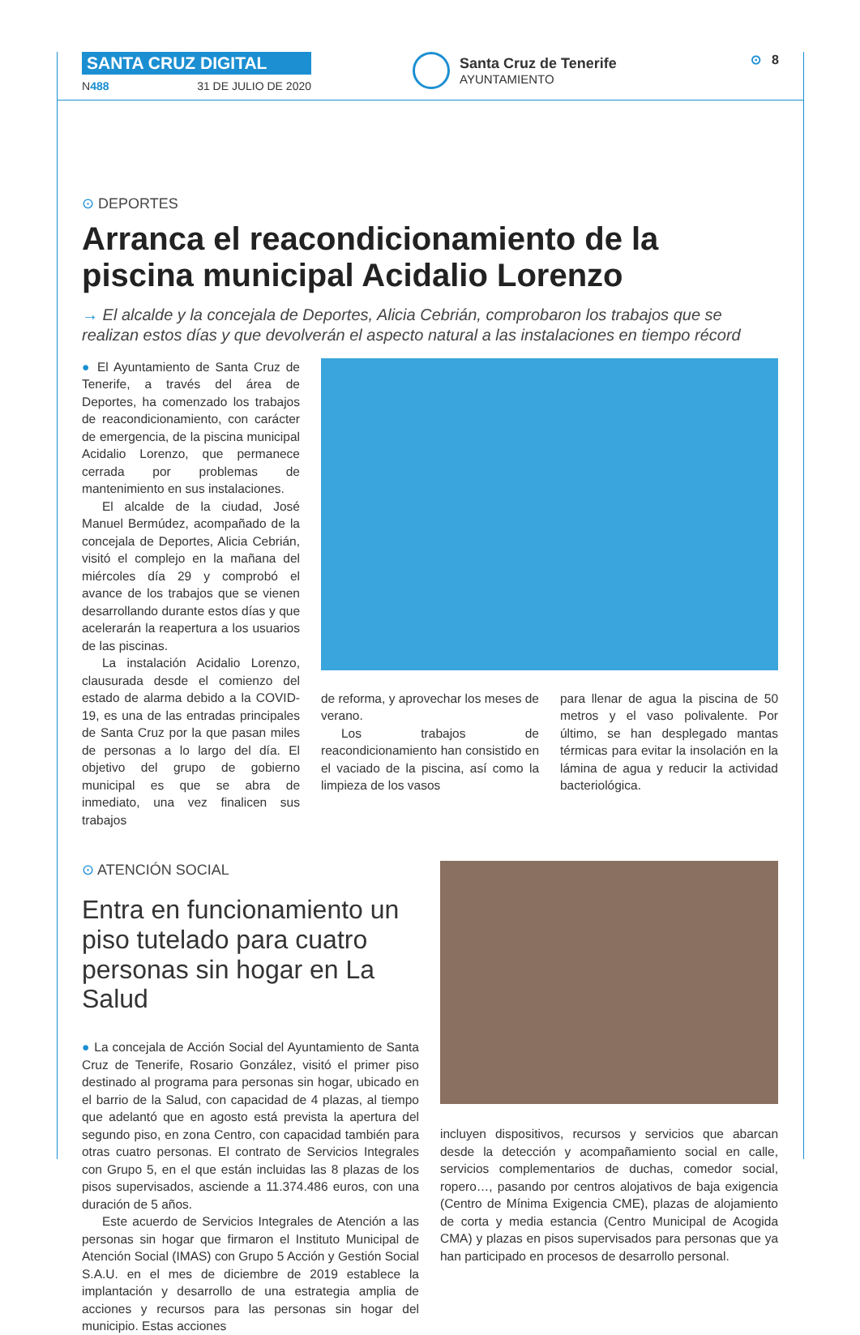SANTA CRUZ DIGITAL
N488 31 DE JULIO DE 2020
Santa Cruz de Tenerife
AYUNTAMIENTO
⊙ 8
⊙ DEPORTES
Arranca el reacondicionamiento de la piscina municipal Acidalio Lorenzo
→ El alcalde y la concejala de Deportes, Alicia Cebrián, comprobaron los trabajos que se realizan estos días y que devolverán el aspecto natural a las instalaciones en tiempo récord
● El Ayuntamiento de Santa Cruz de Tenerife, a través del área de Deportes, ha comenzado los trabajos de reacondicionamiento, con carácter de emergencia, de la piscina municipal Acidalio Lorenzo, que permanece cerrada por problemas de mantenimiento en sus instalaciones.
El alcalde de la ciudad, José Manuel Bermúdez, acompañado de la concejala de Deportes, Alicia Cebrián, visitó el complejo en la mañana del miércoles día 29 y comprobó el avance de los trabajos que se vienen desarrollando durante estos días y que acelerarán la reapertura a los usuarios de las piscinas.
La instalación Acidalio Lorenzo, clausurada desde el comienzo del estado de alarma debido a la COVID-19, es una de las entradas principales de Santa Cruz por la que pasan miles de personas a lo largo del día. El objetivo del grupo de gobierno municipal es que se abra de inmediato, una vez finalicen sus trabajos
de reforma, y aprovechar los meses de verano.
Los trabajos de reacondicionamiento han consistido en el vaciado de la piscina, así como la limpieza de los vasos
para llenar de agua la piscina de 50 metros y el vaso polivalente. Por último, se han desplegado mantas térmicas para evitar la insolación en la lámina de agua y reducir la actividad bacteriológica.
⊙ ATENCIÓN SOCIAL
Entra en funcionamiento un piso tutelado para cuatro personas sin hogar en La Salud
● La concejala de Acción Social del Ayuntamiento de Santa Cruz de Tenerife, Rosario González, visitó el primer piso destinado al programa para personas sin hogar, ubicado en el barrio de la Salud, con capacidad de 4 plazas, al tiempo que adelantó que en agosto está prevista la apertura del segundo piso, en zona Centro, con capacidad también para otras cuatro personas. El contrato de Servicios Integrales con Grupo 5, en el que están incluidas las 8 plazas de los pisos supervisados, asciende a 11.374.486 euros, con una duración de 5 años.
Este acuerdo de Servicios Integrales de Atención a las personas sin hogar que firmaron el Instituto Municipal de Atención Social (IMAS) con Grupo 5 Acción y Gestión Social S.A.U. en el mes de diciembre de 2019 establece la implantación y desarrollo de una estrategia amplia de acciones y recursos para las personas sin hogar del municipio. Estas acciones
incluyen dispositivos, recursos y servicios que abarcan desde la detección y acompañamiento social en calle, servicios complementarios de duchas, comedor social, ropero…, pasando por centros alojativos de baja exigencia (Centro de Mínima Exigencia CME), plazas de alojamiento de corta y media estancia (Centro Municipal de Acogida CMA) y plazas en pisos supervisados para personas que ya han participado en procesos de desarrollo personal.